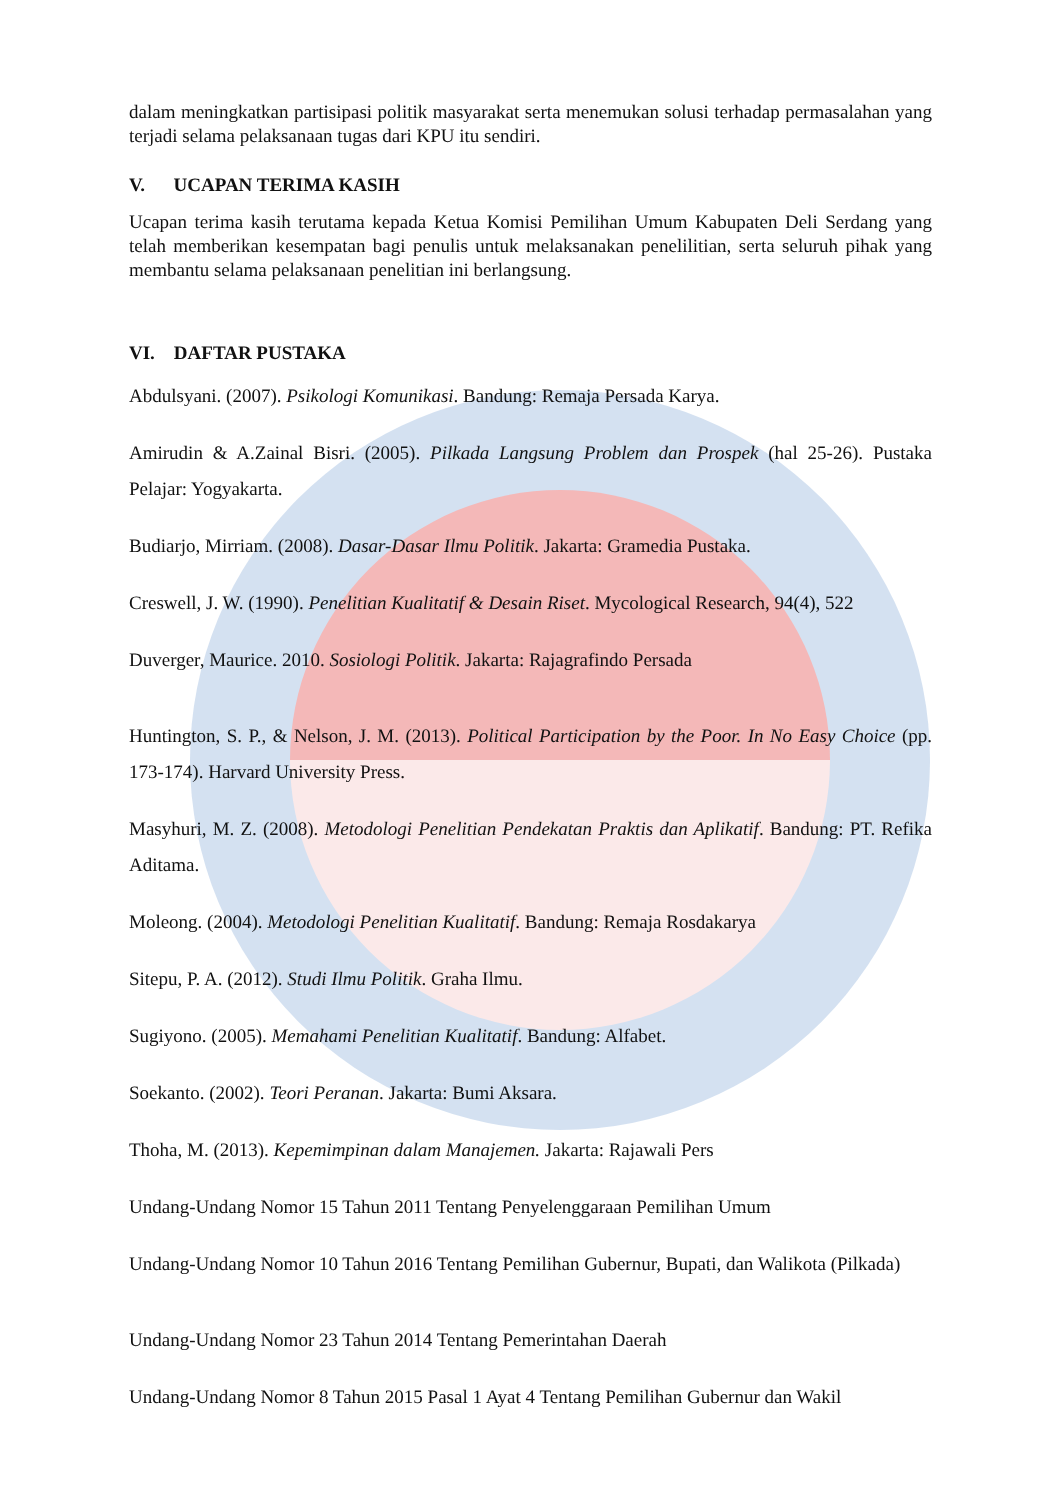dalam meningkatkan partisipasi politik masyarakat serta menemukan solusi terhadap permasalahan yang terjadi selama pelaksanaan tugas dari KPU itu sendiri.
V. UCAPAN TERIMA KASIH
Ucapan terima kasih terutama kepada Ketua Komisi Pemilihan Umum Kabupaten Deli Serdang yang telah memberikan kesempatan bagi penulis untuk melaksanakan penelilitian, serta seluruh pihak yang membantu selama pelaksanaan penelitian ini berlangsung.
VI. DAFTAR PUSTAKA
Abdulsyani. (2007). Psikologi Komunikasi. Bandung: Remaja Persada Karya.
Amirudin & A.Zainal Bisri. (2005). Pilkada Langsung Problem dan Prospek (hal 25-26). Pustaka Pelajar: Yogyakarta.
Budiarjo, Mirriam. (2008). Dasar-Dasar Ilmu Politik. Jakarta: Gramedia Pustaka.
Creswell, J. W. (1990). Penelitian Kualitatif & Desain Riset. Mycological Research, 94(4), 522
Duverger, Maurice. 2010. Sosiologi Politik. Jakarta: Rajagrafindo Persada
Huntington, S. P., & Nelson, J. M. (2013). Political Participation by the Poor. In No Easy Choice (pp. 173-174). Harvard University Press.
Masyhuri, M. Z. (2008). Metodologi Penelitian Pendekatan Praktis dan Aplikatif. Bandung: PT. Refika Aditama.
Moleong. (2004). Metodologi Penelitian Kualitatif. Bandung: Remaja Rosdakarya
Sitepu, P. A. (2012). Studi Ilmu Politik. Graha Ilmu.
Sugiyono. (2005). Memahami Penelitian Kualitatif. Bandung: Alfabet.
Soekanto. (2002). Teori Peranan. Jakarta: Bumi Aksara.
Thoha, M. (2013). Kepemimpinan dalam Manajemen. Jakarta: Rajawali Pers
Undang-Undang Nomor 15 Tahun 2011 Tentang Penyelenggaraan Pemilihan Umum
Undang-Undang Nomor 10 Tahun 2016 Tentang Pemilihan Gubernur, Bupati, dan Walikota (Pilkada)
Undang-Undang Nomor 23 Tahun 2014 Tentang Pemerintahan Daerah
Undang-Undang Nomor 8 Tahun 2015 Pasal 1 Ayat 4 Tentang Pemilihan Gubernur dan Wakil